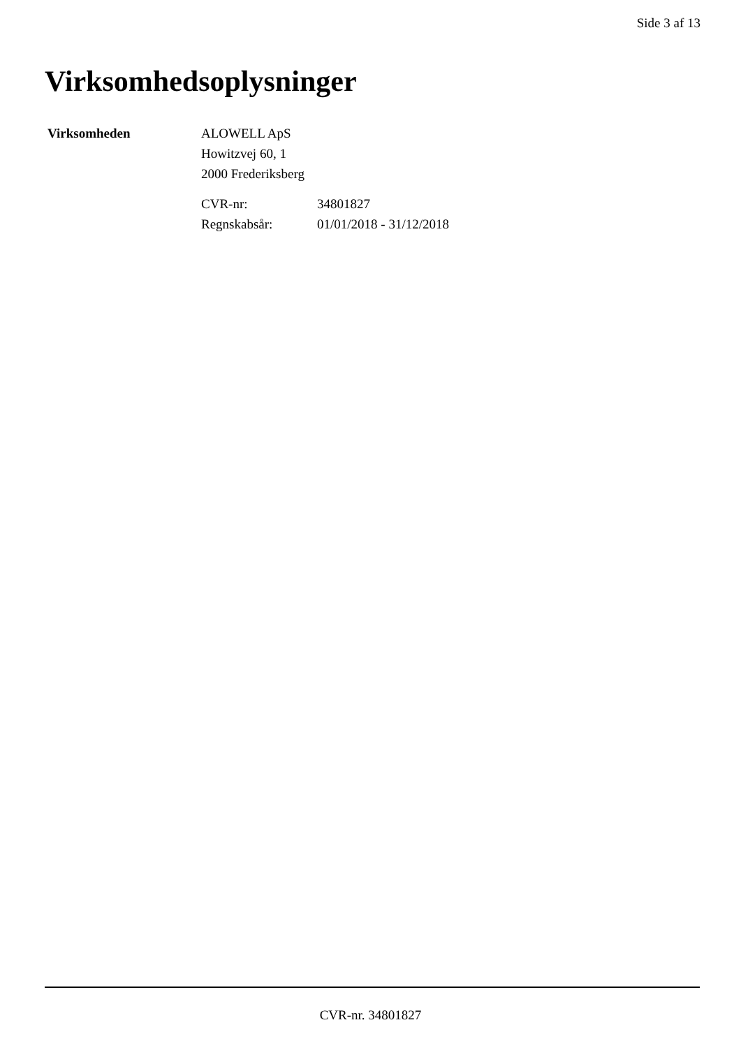Side 3 af 13
Virksomhedsoplysninger
Virksomheden ALOWELL ApS
Howitzvej 60, 1
2000 Frederiksberg
CVR-nr: 34801827 Regnskabsår: 01/01/2018 - 31/12/2018
CVR-nr. 34801827